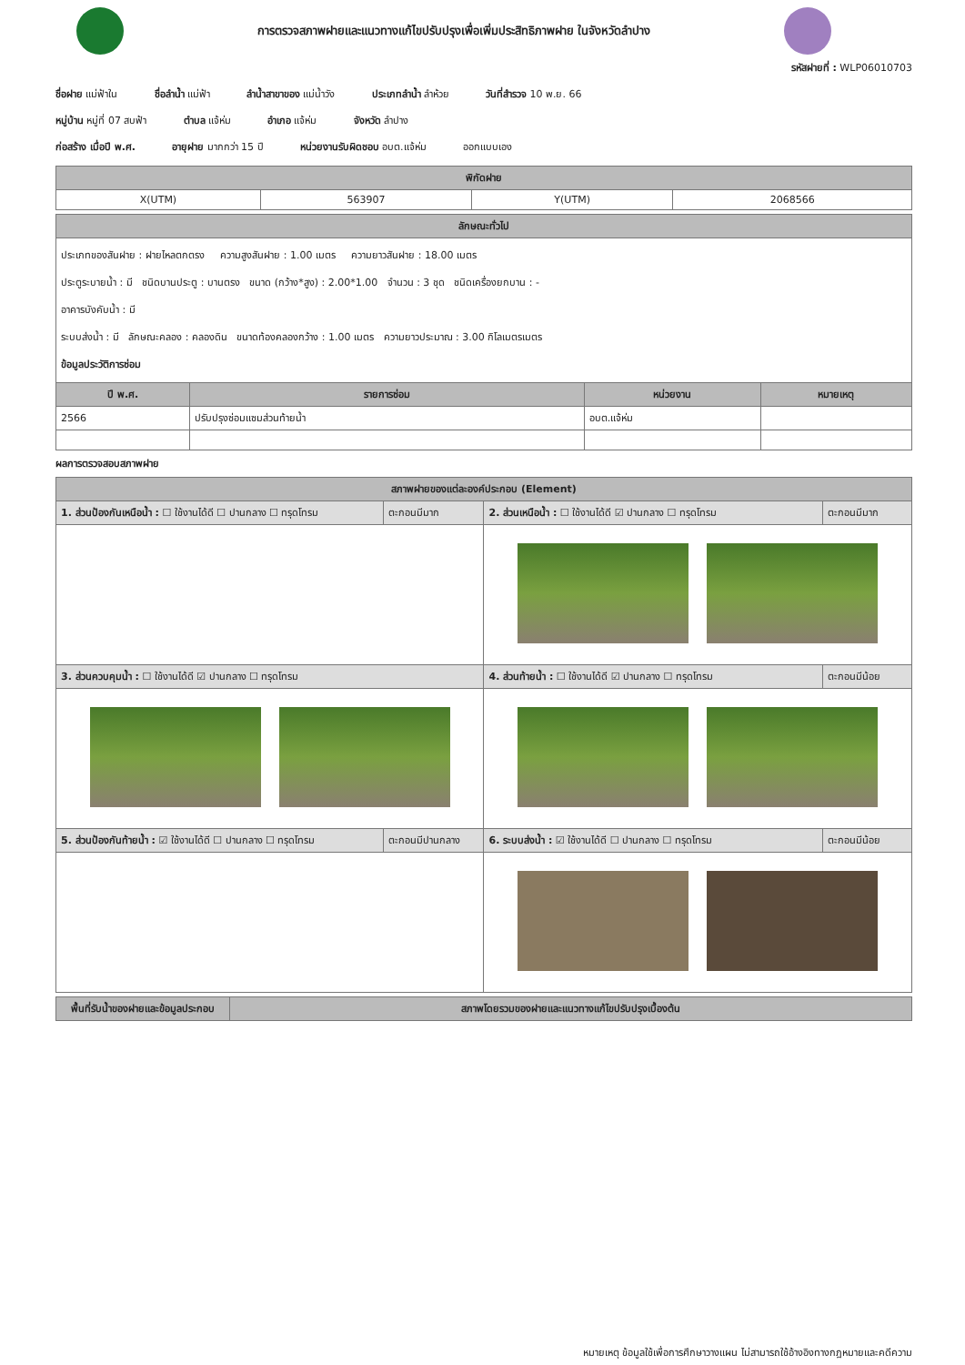การตรวจสภาพฝายและแนวทางแก้ไขปรับปรุงเพื่อเพิ่มประสิทธิภาพฝาย ในจังหวัดลำปาง
รหัสฝายที่ : WLP06010703
ชื่อฝาย แม่ฟ้าใน ชื่อลำน้ำ แม่ฟ้า ลำน้ำสาขาของ แม่น้ำวัง ประเภทลำน้ำ ลำห้วย วันที่สำรวจ 10 พ.ย. 66
หมู่บ้าน หมู่ที่ 07 สบฟ้า ตำบล แจ้ห่ม อำเภอ แจ้ห่ม จังหวัด ลำปาง
ก่อสร้าง เมื่อปี พ.ศ. อายุฝาย มากกว่า 15 ปี หน่วยงานรับผิดชอบ อบต.แจ้ห่ม ออกแบบเอง
| พิกัดฝาย | | | |
| --- | --- | --- | --- |
| X(UTM) | 563907 | Y(UTM) | 2068566 |
| ลักษณะทั่วไป | | | |
| --- | --- | --- | --- |
| ประเภทของสันฝาย : ฝายไหลตกตรง ความสูงสันฝาย : 1.00 เมตร ความยาวสันฝาย : 18.00 เมตร ประตูระบายน้ำ : มี ชนิดบานประตู : บานตรง ขนาด (กว้าง*สูง) : 2.00*1.00 จำนวน : 3 ชุด ชนิดเครื่องยกบาน : - อาคารบังคับน้ำ : มี ระบบส่งน้ำ : มี ลักษณะคลอง : คลองดิน ขนาดท้องคลองกว้าง : 1.00 เมตร ความยาวประมาณ : 3.00 กิโลเมตรเมตร ข้อมูลประวัติการซ่อม | | | |
| ปี พ.ศ. | รายการซ่อม | หน่วยงาน | หมายเหตุ |
| 2566 | ปรับปรุงซ่อมแซมส่วนท้ายน้ำ | อบต.แจ้ห่ม | |
ผลการตรวจสอบสภาพฝาย
| สภาพฝายของแต่ละองค์ประกอบ (Element) | | | |
| --- | --- | --- | --- |
| 1. ส่วนป้องกันเหนือน้ำ : ☐ ใช้งานได้ดี ☐ ปานกลาง ☐ ทรุดโทรม | ตะกอนมีมาก | 2. ส่วนเหนือน้ำ : ☐ ใช้งานได้ดี ☑ ปานกลาง ☐ ทรุดโทรม | ตะกอนมีมาก |
| 3. ส่วนควบคุมน้ำ : ☐ ใช้งานได้ดี ☑ ปานกลาง ☐ ทรุดโทรม | | 4. ส่วนท้ายน้ำ : ☐ ใช้งานได้ดี ☑ ปานกลาง ☐ ทรุดโทรม | ตะกอนมีน้อย |
| 5. ส่วนป้องกันท้ายน้ำ : ☑ ใช้งานได้ดี ☐ ปานกลาง ☐ ทรุดโทรม | ตะกอนมีปานกลาง | 6. ระบบส่งน้ำ : ☑ ใช้งานได้ดี ☐ ปานกลาง ☐ ทรุดโทรม | ตะกอนมีน้อย |
| พื้นที่รับน้ำของฝายและข้อมูลประกอบ | สภาพโดยรวมของฝายและแนวทางแก้ไขปรับปรุงเบื้องต้น |
| --- | --- |
หมายเหตุ ข้อมูลใช้เพื่อการศึกษาวางแผน ไม่สามารถใช้อ้างอิงทางกฎหมายและคดีความ